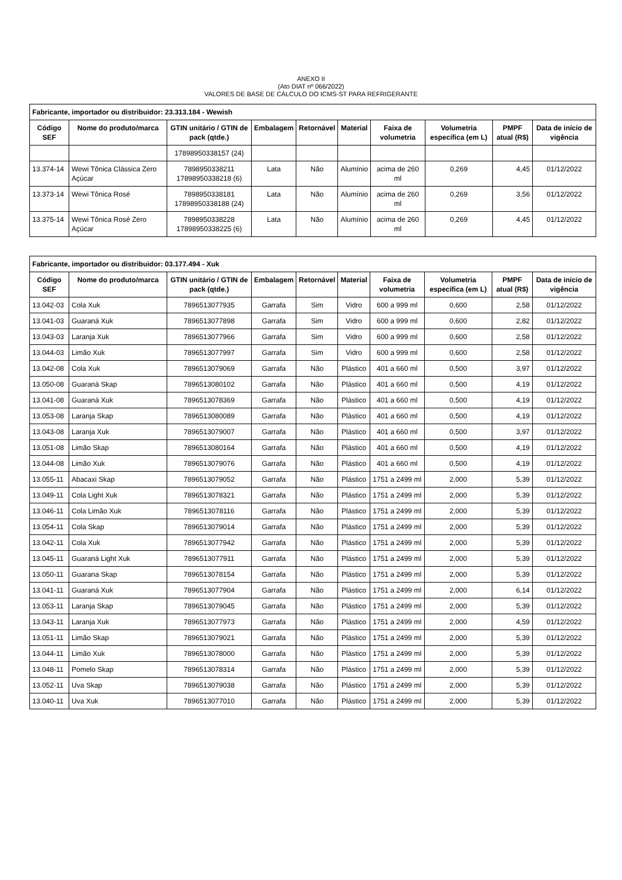ANEXO II
(Ato DIAT nº 066/2022)
VALORES DE BASE DE CÁLCULO DO ICMS-ST PARA REFRIGERANTE
| Fabricante, importador ou distribuidor: 23.313.184 - Wewish | | | | | | | | | |
| --- | --- | --- | --- | --- | --- | --- | --- | --- | --- |
| Código SEF | Nome do produto/marca | GTIN unitário / GTIN de pack (qtde.) | Embalagem | Retornável | Material | Faixa de volumetria | Volumetria específica (em L) | PMPF atual (R$) | Data de início de vigência |
| | | 17898950338157 (24) | | | | | | | |
| 13.374-14 | Wewi Tônica Clássica Zero Açúcar | 7898950338211 17898950338218 (6) | Lata | Não | Alumínio | acima de 260 ml | 0,269 | 4,45 | 01/12/2022 |
| 13.373-14 | Wewi Tônica Rosé | 7898950338181 17898950338188 (24) | Lata | Não | Alumínio | acima de 260 ml | 0,269 | 3,56 | 01/12/2022 |
| 13.375-14 | Wewi Tônica Rosé Zero Açúcar | 7898950338228 17898950338225 (6) | Lata | Não | Alumínio | acima de 260 ml | 0,269 | 4,45 | 01/12/2022 |
| Fabricante, importador ou distribuidor: 03.177.494 - Xuk | | | | | | | | | |
| --- | --- | --- | --- | --- | --- | --- | --- | --- | --- |
| Código SEF | Nome do produto/marca | GTIN unitário / GTIN de pack (qtde.) | Embalagem | Retornável | Material | Faixa de volumetria | Volumetria específica (em L) | PMPF atual (R$) | Data de início de vigência |
| 13.042-03 | Cola Xuk | 7896513077935 | Garrafa | Sim | Vidro | 600 a 999 ml | 0,600 | 2,58 | 01/12/2022 |
| 13.041-03 | Guaraná Xuk | 7896513077898 | Garrafa | Sim | Vidro | 600 a 999 ml | 0,600 | 2,82 | 01/12/2022 |
| 13.043-03 | Laranja Xuk | 7896513077966 | Garrafa | Sim | Vidro | 600 a 999 ml | 0,600 | 2,58 | 01/12/2022 |
| 13.044-03 | Limão Xuk | 7896513077997 | Garrafa | Sim | Vidro | 600 a 999 ml | 0,600 | 2,58 | 01/12/2022 |
| 13.042-08 | Cola Xuk | 7896513079069 | Garrafa | Não | Plástico | 401 a 660 ml | 0,500 | 3,97 | 01/12/2022 |
| 13.050-08 | Guaraná Skap | 7896513080102 | Garrafa | Não | Plástico | 401 a 660 ml | 0,500 | 4,19 | 01/12/2022 |
| 13.041-08 | Guaraná Xuk | 7896513078369 | Garrafa | Não | Plástico | 401 a 660 ml | 0,500 | 4,19 | 01/12/2022 |
| 13.053-08 | Laranja Skap | 7896513080089 | Garrafa | Não | Plástico | 401 a 660 ml | 0,500 | 4,19 | 01/12/2022 |
| 13.043-08 | Laranja Xuk | 7896513079007 | Garrafa | Não | Plástico | 401 a 660 ml | 0,500 | 3,97 | 01/12/2022 |
| 13.051-08 | Limão Skap | 7896513080164 | Garrafa | Não | Plástico | 401 a 660 ml | 0,500 | 4,19 | 01/12/2022 |
| 13.044-08 | Limão Xuk | 7896513079076 | Garrafa | Não | Plástico | 401 a 660 ml | 0,500 | 4,19 | 01/12/2022 |
| 13.055-11 | Abacaxi Skap | 7896513079052 | Garrafa | Não | Plástico | 1751 a 2499 ml | 2,000 | 5,39 | 01/12/2022 |
| 13.049-11 | Cola Light Xuk | 7896513078321 | Garrafa | Não | Plástico | 1751 a 2499 ml | 2,000 | 5,39 | 01/12/2022 |
| 13.046-11 | Cola Limão Xuk | 7896513078116 | Garrafa | Não | Plástico | 1751 a 2499 ml | 2,000 | 5,39 | 01/12/2022 |
| 13.054-11 | Cola Skap | 7896513079014 | Garrafa | Não | Plástico | 1751 a 2499 ml | 2,000 | 5,39 | 01/12/2022 |
| 13.042-11 | Cola Xuk | 7896513077942 | Garrafa | Não | Plástico | 1751 a 2499 ml | 2,000 | 5,39 | 01/12/2022 |
| 13.045-11 | Guaraná Light Xuk | 7896513077911 | Garrafa | Não | Plástico | 1751 a 2499 ml | 2,000 | 5,39 | 01/12/2022 |
| 13.050-11 | Guarana Skap | 7896513078154 | Garrafa | Não | Plástico | 1751 a 2499 ml | 2,000 | 5,39 | 01/12/2022 |
| 13.041-11 | Guaraná Xuk | 7896513077904 | Garrafa | Não | Plástico | 1751 a 2499 ml | 2,000 | 6,14 | 01/12/2022 |
| 13.053-11 | Laranja Skap | 7896513079045 | Garrafa | Não | Plástico | 1751 a 2499 ml | 2,000 | 5,39 | 01/12/2022 |
| 13.043-11 | Laranja Xuk | 7896513077973 | Garrafa | Não | Plástico | 1751 a 2499 ml | 2,000 | 4,59 | 01/12/2022 |
| 13.051-11 | Limão Skap | 7896513079021 | Garrafa | Não | Plástico | 1751 a 2499 ml | 2,000 | 5,39 | 01/12/2022 |
| 13.044-11 | Limão Xuk | 7896513078000 | Garrafa | Não | Plástico | 1751 a 2499 ml | 2,000 | 5,39 | 01/12/2022 |
| 13.048-11 | Pomelo Skap | 7896513078314 | Garrafa | Não | Plástico | 1751 a 2499 ml | 2,000 | 5,39 | 01/12/2022 |
| 13.052-11 | Uva Skap | 7896513079038 | Garrafa | Não | Plástico | 1751 a 2499 ml | 2,000 | 5,39 | 01/12/2022 |
| 13.040-11 | Uva Xuk | 7896513077010 | Garrafa | Não | Plástico | 1751 a 2499 ml | 2,000 | 5,39 | 01/12/2022 |